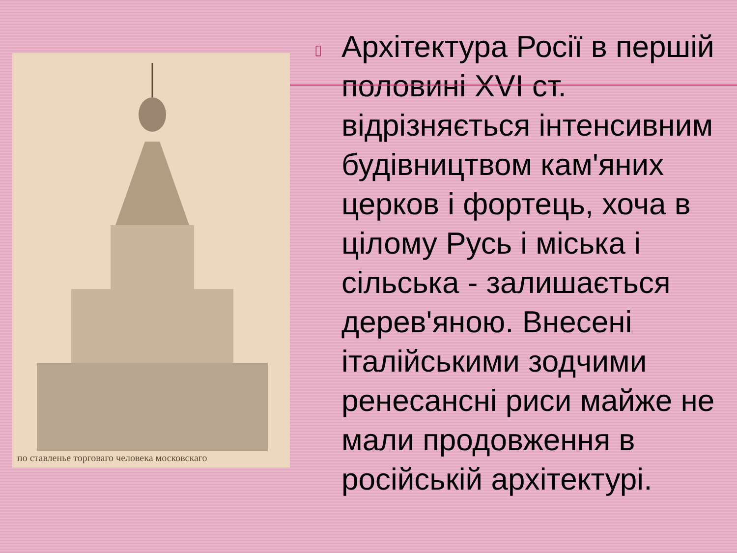по ставленье торговаго человека московскаго
▯
Архітектура Росії в першій половині XVI ст. відрізняється інтенсивним будівництвом кам'яних церков і фортець, хоча в цілому Русь і міська і сільська - залишається дерев'яною. Внесені італійськими зодчими ренесансні риси майже не мали продовження в російській архітектурі.